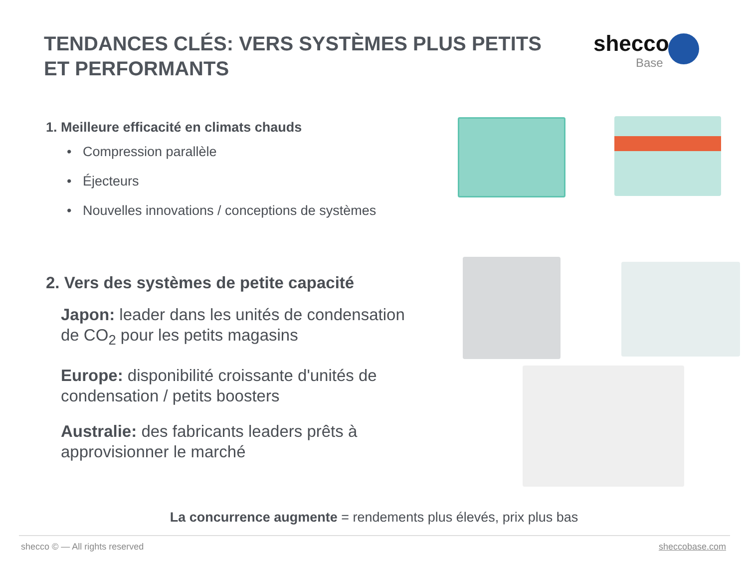TENDANCES CLÉS: VERS SYSTÈMES PLUS PETITS ET PERFORMANTS
shecco
Base
1. Meilleure efficacité en climats chauds
• Compression parallèle
• Éjecteurs
• Nouvelles innovations / conceptions de systèmes
2. Vers des systèmes de petite capacité
Japon: leader dans les unités de condensation de CO<sub>2</sub> pour les petits magasins
Europe: disponibilité croissante d'unités de condensation / petits boosters
Australie: des fabricants leaders prêts à approvisionner le marché
La concurrence augmente = rendements plus élevés, prix plus bas
shecco © — All rights reserved sheccobase.com